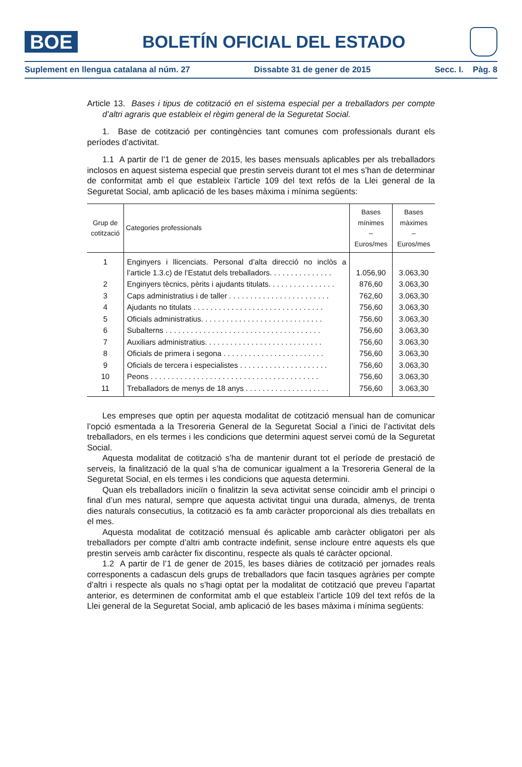BOE
BOLETÍN OFICIAL DEL ESTADO
Suplement en llengua catalana al núm. 27 Dissabte 31 de gener de 2015 Secc. I. Pàg. 8
Article 13. Bases i tipus de cotització en el sistema especial per a treballadors per compte d’altri agraris que estableix el règim general de la Seguretat Social.
1. Base de cotització per contingències tant comunes com professionals durant els períodes d’activitat.
1.1 A partir de l’1 de gener de 2015, les bases mensuals aplicables per als treballadors inclosos en aquest sistema especial que prestin serveis durant tot el mes s’han de determinar de conformitat amb el que estableix l’article 109 del text refós de la Llei general de la Seguretat Social, amb aplicació de les bases màxima i mínima següents:
| Grup de cotització | Categories professionals | Bases mínimes – Euros/mes | Bases màximes – Euros/mes |
| --- | --- | --- | --- |
| 1 | Enginyers i llicenciats. Personal d’alta direcció no inclòs a l’article 1.3.c) de l’Estatut dels treballadors. . . . . . . . . . . . . . . | 1.056,90 | 3.063,30 |
| 2 | Enginyers tècnics, pèrits i ajudants titulats. . . . . . . . . . . . . . . . | 876,60 | 3.063,30 |
| 3 | Caps administratius i de taller . . . . . . . . . . . . . . . . . . . . . . . . | 762,60 | 3.063,30 |
| 4 | Ajudants no titulats . . . . . . . . . . . . . . . . . . . . . . . . . . . . . . . | 756,60 | 3.063,30 |
| 5 | Oficials administratius. . . . . . . . . . . . . . . . . . . . . . . . . . . . . | 756,60 | 3.063,30 |
| 6 | Subalterns . . . . . . . . . . . . . . . . . . . . . . . . . . . . . . . . . . . . . | 756,60 | 3.063,30 |
| 7 | Auxiliars administratius. . . . . . . . . . . . . . . . . . . . . . . . . . . . | 756,60 | 3.063,30 |
| 8 | Oficials de primera i segona . . . . . . . . . . . . . . . . . . . . . . . . | 756,60 | 3.063,30 |
| 9 | Oficials de tercera i especialistes . . . . . . . . . . . . . . . . . . . . . | 756,60 | 3.063,30 |
| 10 | Peons . . . . . . . . . . . . . . . . . . . . . . . . . . . . . . . . . . . . . . . . | 756,60 | 3.063,30 |
| 11 | Treballadors de menys de 18 anys . . . . . . . . . . . . . . . . . . . . | 756,60 | 3.063,30 |
Les empreses que optin per aquesta modalitat de cotització mensual han de comunicar l’opció esmentada a la Tresoreria General de la Seguretat Social a l’inici de l’activitat dels treballadors, en els termes i les condicions que determini aquest servei comú de la Seguretat Social.
Aquesta modalitat de cotització s’ha de mantenir durant tot el període de prestació de serveis, la finalització de la qual s’ha de comunicar igualment a la Tresoreria General de la Seguretat Social, en els termes i les condicions que aquesta determini.
Quan els treballadors iniciïn o finalitzin la seva activitat sense coincidir amb el principi o final d’un mes natural, sempre que aquesta activitat tingui una durada, almenys, de trenta dies naturals consecutius, la cotització es fa amb caràcter proporcional als dies treballats en el mes.
Aquesta modalitat de cotització mensual és aplicable amb caràcter obligatori per als treballadors per compte d’altri amb contracte indefinit, sense incloure entre aquests els que prestin serveis amb caràcter fix discontinu, respecte als quals té caràcter opcional.
1.2 A partir de l’1 de gener de 2015, les bases diàries de cotització per jornades reals corresponents a cadascun dels grups de treballadors que facin tasques agràries per compte d’altri i respecte als quals no s’hagi optat per la modalitat de cotització que preveu l’apartat anterior, es determinen de conformitat amb el que estableix l’article 109 del text refós de la Llei general de la Seguretat Social, amb aplicació de les bases màxima i mínima següents: